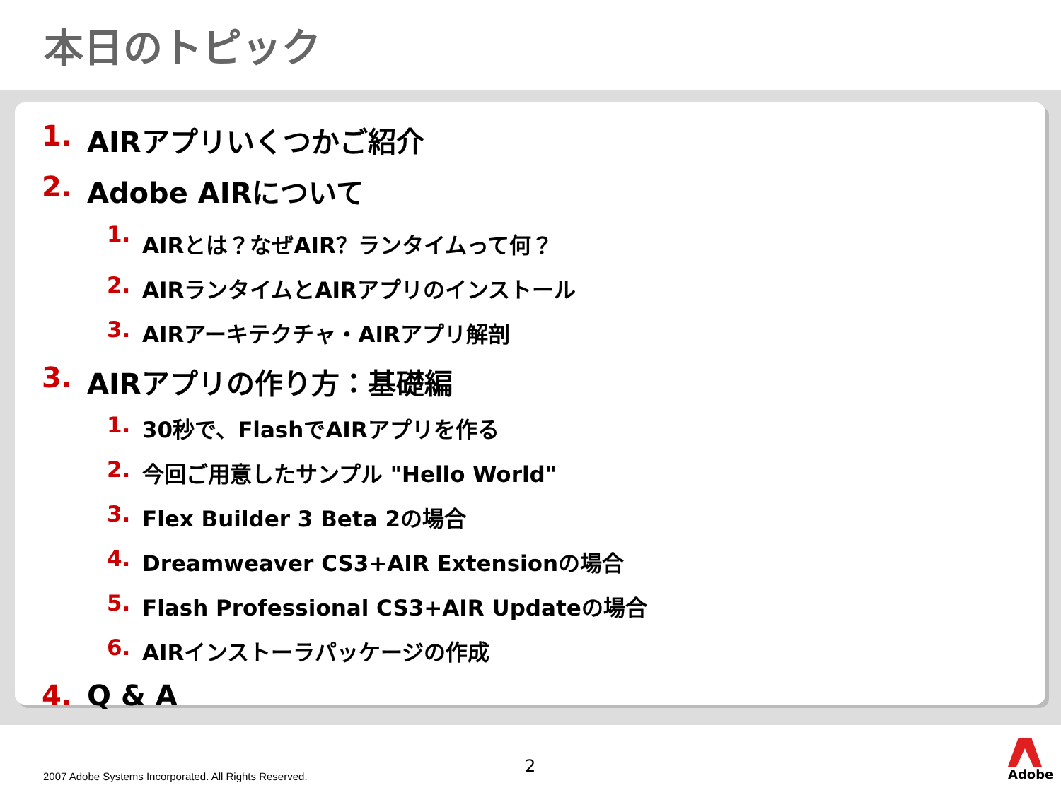本日のトピック
1. AIRアプリいくつかご紹介
2. Adobe AIRについて
1. AIRとは？なぜAIR？ランタイムって何？
2. AIRランタイムとAIRアプリのインストール
3. AIRアーキテクチャ・AIRアプリ解剖
3. AIRアプリの作り方：基礎編
1. 30秒で、FlashでAIRアプリを作る
2. 今回ご用意したサンプル "Hello World"
3. Flex Builder 3 Beta 2の場合
4. Dreamweaver CS3+AIR Extensionの場合
5. Flash Professional CS3+AIR Updateの場合
6. AIRインストーラパッケージの作成
4. Q & A
2
2007 Adobe Systems Incorporated. All Rights Reserved.
Adobe